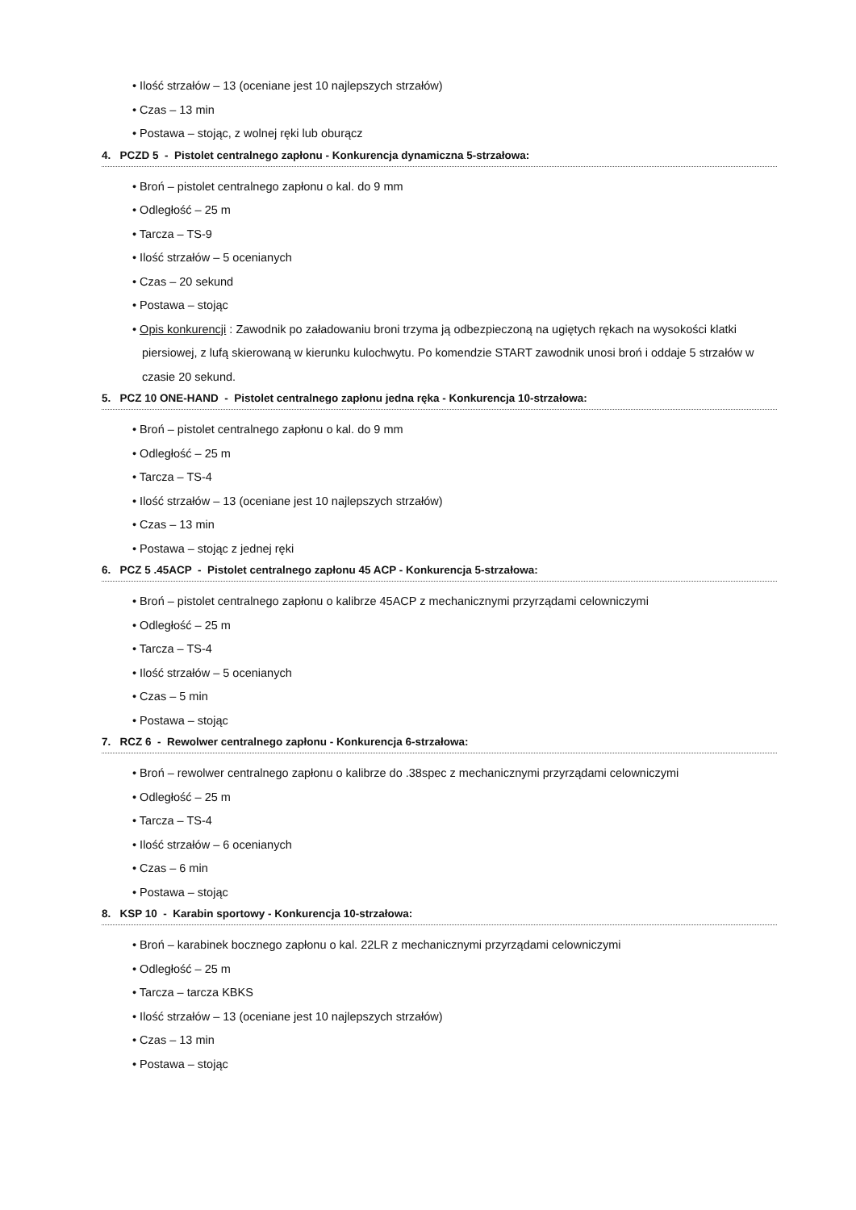• Ilość strzałów – 13 (oceniane jest 10 najlepszych strzałów)
• Czas – 13 min
• Postawa – stojąc, z wolnej ręki lub oburącz
4. PCZD 5 - Pistolet centralnego zapłonu - Konkurencja dynamiczna 5-strzałowa:
• Broń – pistolet centralnego zapłonu o kal. do 9 mm
• Odległość – 25 m
• Tarcza – TS-9
• Ilość strzałów – 5 ocenianych
• Czas – 20 sekund
• Postawa – stojąc
• Opis konkurencji : Zawodnik po załadowaniu broni trzyma ją odbezpieczoną na ugiętych rękach na wysokości klatki piersiowej, z lufą skierowaną w kierunku kulochwytu. Po komendzie START zawodnik unosi broń i oddaje 5 strzałów w czasie 20 sekund.
5. PCZ 10 ONE-HAND - Pistolet centralnego zapłonu jedna ręka - Konkurencja 10-strzałowa:
• Broń – pistolet centralnego zapłonu o kal. do 9 mm
• Odległość – 25 m
• Tarcza – TS-4
• Ilość strzałów – 13 (oceniane jest 10 najlepszych strzałów)
• Czas – 13 min
• Postawa – stojąc z jednej ręki
6. PCZ 5 .45ACP - Pistolet centralnego zapłonu 45 ACP - Konkurencja 5-strzałowa:
• Broń – pistolet centralnego zapłonu o kalibrze 45ACP z mechanicznymi przyrządami celowniczymi
• Odległość – 25 m
• Tarcza – TS-4
• Ilość strzałów – 5 ocenianych
• Czas – 5 min
• Postawa – stojąc
7. RCZ 6 - Rewolwer centralnego zapłonu - Konkurencja 6-strzałowa:
• Broń – rewolwer centralnego zapłonu o kalibrze do .38spec z mechanicznymi przyrządami celowniczymi
• Odległość – 25 m
• Tarcza – TS-4
• Ilość strzałów – 6 ocenianych
• Czas – 6 min
• Postawa – stojąc
8. KSP 10 - Karabin sportowy - Konkurencja 10-strzałowa:
• Broń – karabinek bocznego zapłonu o kal. 22LR z mechanicznymi przyrządami celowniczymi
• Odległość – 25 m
• Tarcza – tarcza KBKS
• Ilość strzałów – 13 (oceniane jest 10 najlepszych strzałów)
• Czas – 13 min
• Postawa – stojąc